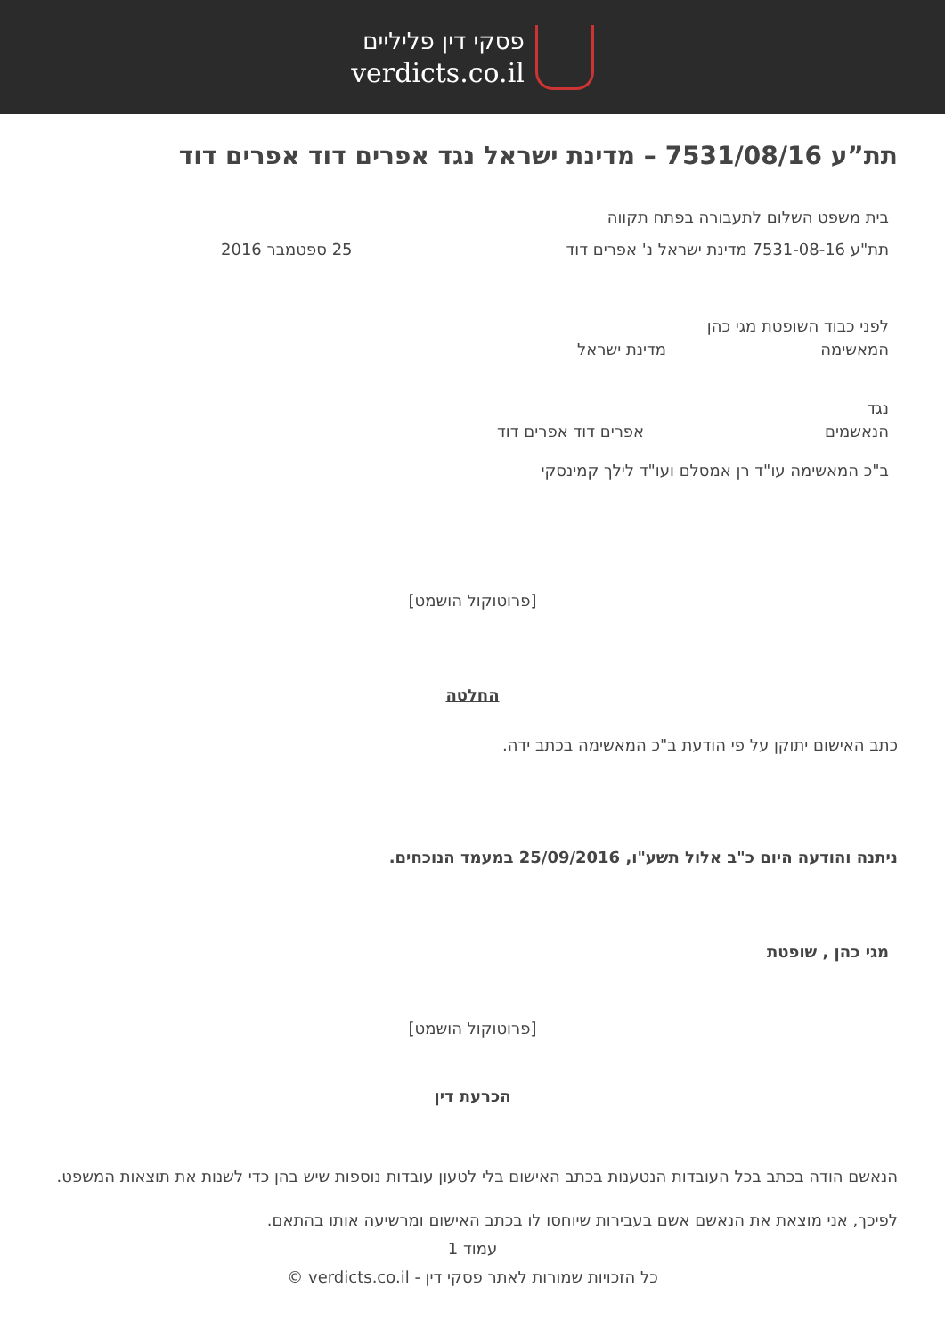פסקי דין פליליים
verdicts.co.il
תת”ע 7531/08/16 – מדינת ישראל נגד אפרים דוד אפרים דוד
בית משפט השלום לתעבורה בפתח תקווה
תת"ע 7531-08-16 מדינת ישראל נ' אפרים דוד
25 ספטמבר 2016
לפני כבוד השופטת מגי כהן
המאשימה מדינת ישראל
נגד
הנאשמים אפרים דוד אפרים דוד
ב"כ המאשימה עו"ד רן אמסלם ועו"ד לילך קמינסקי
[פרוטוקול הושמט]
החלטה
כתב האישום יתוקן על פי הודעת ב"כ המאשימה בכתב ידה.
ניתנה והודעה היום כ"ב אלול תשע"ו, 25/09/2016 במעמד הנוכחים.
מגי כהן , שופטת
[פרוטוקול הושמט]
הכרעת דין
הנאשם הודה בכתב בכל העובדות הנטענות בכתב האישום בלי לטעון עובדות נוספות שיש בהן כדי לשנות את תוצאות המשפט.
לפיכך, אני מוצאת את הנאשם אשם בעבירות שיוחסו לו בכתב האישום ומרשיעה אותו בהתאם.
עמוד 1
כל הזכויות שמורות לאתר פסקי דין - verdicts.co.il ©